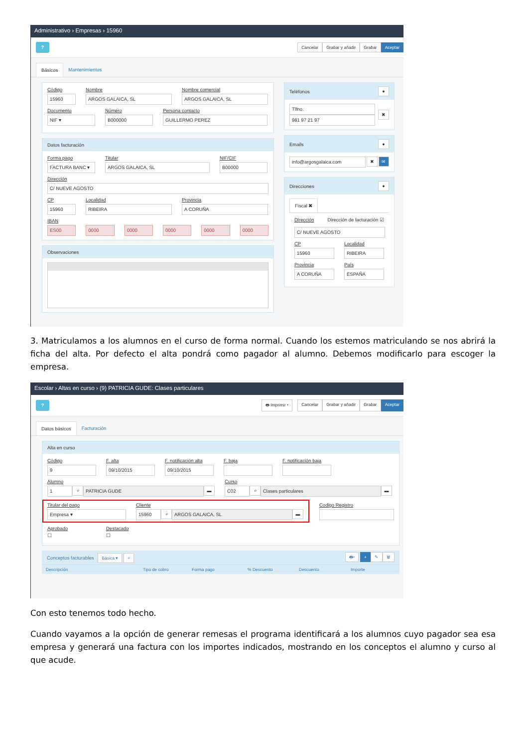Administrativo › Empresas › 15960
?
Cancelar Grabar y añadir Grabar Aceptar
Básicos Mantenimientos
Código
15960
Nombre
ARGOS GALAICA, SL
Nombre comercial
ARGOS GALAICA, SL
Documento
NIF ▾
Número
B000000
Persona contacto
GUILLERMO PEREZ
Datos facturación
Forma pago
FACTURA BANC ▾
Titular
ARGOS GALAICA, SL
NIF/CIF
B00000
Dirección
C/ NUEVE AGOSTO
CP
15960
Localidad
RIBEIRA
Provincia
A CORUÑA
IBAN
ES00 0000 0000 0000 0000 0000
Observaciones
Teléfonos ●
Tlfno.
981 97 21 97
✖
Emails ●
info@argosgalaica.com ✖ ✉
Direcciones ●
Fiscal ✖
Dirección Dirección de facturación ☑
C/ NUEVE AGOSTO
CP
15960
Localidad
RIBEIRA
Provincia
A CORUÑA
País
ESPAÑA
3. Matriculamos a los alumnos en el curso de forma normal. Cuando los estemos matriculando se nos abrirá la ficha del alta. Por defecto el alta pondrá como pagador al alumno. Debemos modificarlo para escoger la empresa.
Escolar › Altas en curso › (9) PATRICIA GUDE: Clases particulares
?
🖶 Imprimir ▾ Cancelar Grabar y añadir Grabar Aceptar
Datos básicos Facturación
Alta en curso
Código
9
F. alta
09/10/2015
F. notificación alta
09/10/2015
F. baja F. notificación baja
Alumno
1 ⌕ PATRICIA GUDE ▬
Curso
C02 ⌕ Clases particulares ▬
Titular del pago
Empresa ▾
Cliente
15960 ⌕ ARGOS GALAICA, SL ▬
Codigo Registro
Aprobado
☐
Destacado
☐
Conceptos facturables Básica ▾ ⌕ 🖶▾ + ✎ 🗑
Descripción Tipo de cobro Forma pago% Descuento Descuento Importe
Con esto tenemos todo hecho.
Cuando vayamos a la opción de generar remesas el programa identificará a los alumnos cuyo pagador sea esa empresa y generará una factura con los importes indicados, mostrando en los conceptos el alumno y curso al que acude.